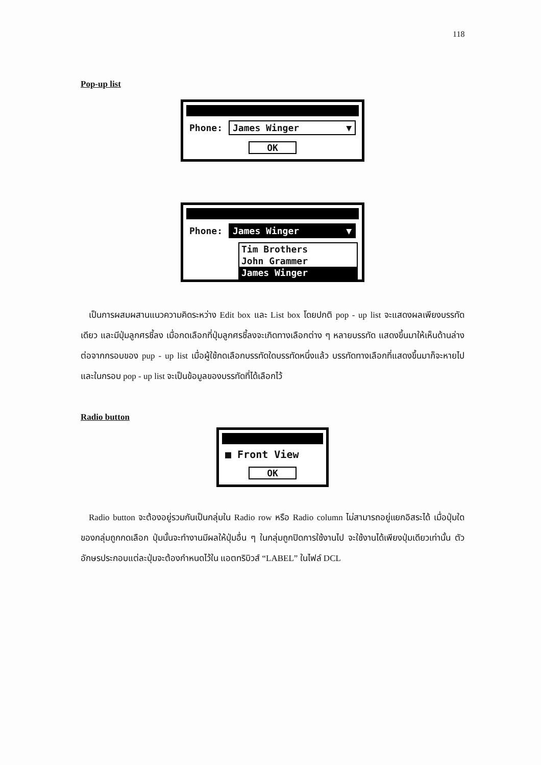118
Pop-up list
Phone: James Winger ▼
OK
Phone: James Winger ▼
Tim Brothers
John Grammer
James Winger
เป็นการผสมผสานแนวความคิดระหว่าง Edit box และ List box โดยปกติ pop - up list จะแสดงผลเพียงบรรทัดเดียว และมีปุ่มลูกศรชี้ลง เมื่อกดเลือกที่ปุ่มลูกศรชี้ลงจะเกิดทางเลือกต่าง ๆ หลายบรรทัด แสดงขึ้นมาให้เห็นด้านล่าง ต่อจากกรอบของ pup - up list เมื่อผู้ใช้กดเลือกบรรทัดใดบรรทัดหนึ่งแล้ว บรรทัดทางเลือกที่แสดงขึ้นมาก็จะหายไป และในกรอบ pop - up list จะเป็นข้อมูลของบรรทัดที่ได้เลือกไว้
Radio button
■ Front View
OK
Radio button จะต้องอยู่รวมกันเป็นกลุ่มใน Radio row หรือ Radio column ไม่สามารถอยู่แยกอิสระได้ เมื่อปุ่มใดของกลุ่มถูกกดเลือก ปุ่มนั้นจะทำงานมีผลให้ปุ่มอื่น ๆ ในกลุ่มถูกปิดการใช้งานไป จะใช้งานได้เพียงปุ่มเดียวเท่านั้น ตัวอักษรประกอบแต่ละปุ่มจะต้องกำหนดไว้ใน แอตทริบิวส์ “LABEL” ในไฟล์ DCL